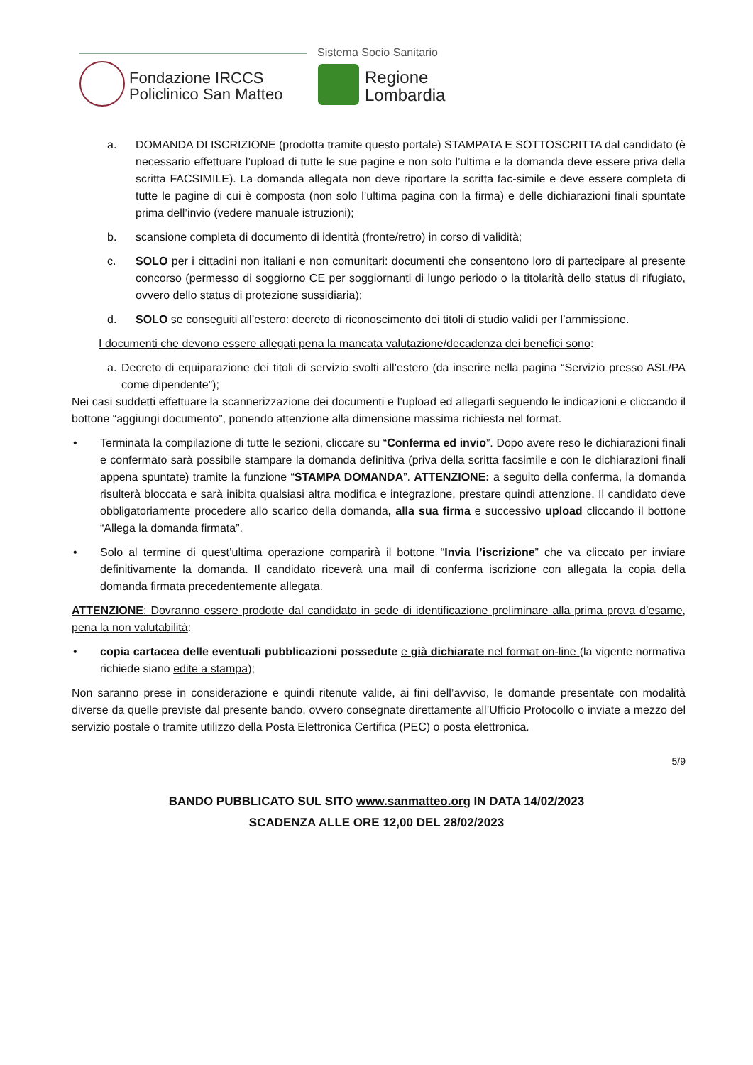Sistema Socio Sanitario
Fondazione IRCCS
Policlinico San Matteo
Regione
Lombardia
a. DOMANDA DI ISCRIZIONE (prodotta tramite questo portale) STAMPATA E SOTTOSCRITTA dal candidato (è necessario effettuare l’upload di tutte le sue pagine e non solo l’ultima e la domanda deve essere priva della scritta FACSIMILE). La domanda allegata non deve riportare la scritta fac-simile e deve essere completa di tutte le pagine di cui è composta (non solo l’ultima pagina con la firma) e delle dichiarazioni finali spuntate prima dell’invio (vedere manuale istruzioni);
b. scansione completa di documento di identità (fronte/retro) in corso di validità;
c. SOLO per i cittadini non italiani e non comunitari: documenti che consentono loro di partecipare al presente concorso (permesso di soggiorno CE per soggiornanti di lungo periodo o la titolarità dello status di rifugiato, ovvero dello status di protezione sussidiaria);
d. SOLO se conseguiti all’estero: decreto di riconoscimento dei titoli di studio validi per l’ammissione.
I documenti che devono essere allegati pena la mancata valutazione/decadenza dei benefici sono:
a. Decreto di equiparazione dei titoli di servizio svolti all’estero (da inserire nella pagina “Servizio presso ASL/PA come dipendente”);
Nei casi suddetti effettuare la scannerizzazione dei documenti e l’upload ed allegarli seguendo le indicazioni e cliccando il bottone “aggiungi documento”, ponendo attenzione alla dimensione massima richiesta nel format.
• Terminata la compilazione di tutte le sezioni, cliccare su “Conferma ed invio”. Dopo avere reso le dichiarazioni finali e confermato sarà possibile stampare la domanda definitiva (priva della scritta facsimile e con le dichiarazioni finali appena spuntate) tramite la funzione “STAMPA DOMANDA”. ATTENZIONE: a seguito della conferma, la domanda risulterà bloccata e sarà inibita qualsiasi altra modifica e integrazione, prestare quindi attenzione. Il candidato deve obbligatoriamente procedere allo scarico della domanda, alla sua firma e successivo upload cliccando il bottone “Allega la domanda firmata”.
• Solo al termine di quest’ultima operazione comparirà il bottone “Invia l’iscrizione” che va cliccato per inviare definitivamente la domanda. Il candidato riceverà una mail di conferma iscrizione con allegata la copia della domanda firmata precedentemente allegata.
ATTENZIONE: Dovranno essere prodotte dal candidato in sede di identificazione preliminare alla prima prova d’esame, pena la non valutabilità:
• copia cartacea delle eventuali pubblicazioni possedute e già dichiarate nel format on-line (la vigente normativa richiede siano edite a stampa);
Non saranno prese in considerazione e quindi ritenute valide, ai fini dell’avviso, le domande presentate con modalità diverse da quelle previste dal presente bando, ovvero consegnate direttamente all’Ufficio Protocollo o inviate a mezzo del servizio postale o tramite utilizzo della Posta Elettronica Certifica (PEC) o posta elettronica.
5/9
BANDO PUBBLICATO SUL SITO www.sanmatteo.org IN DATA 14/02/2023
SCADENZA ALLE ORE 12,00 DEL 28/02/2023